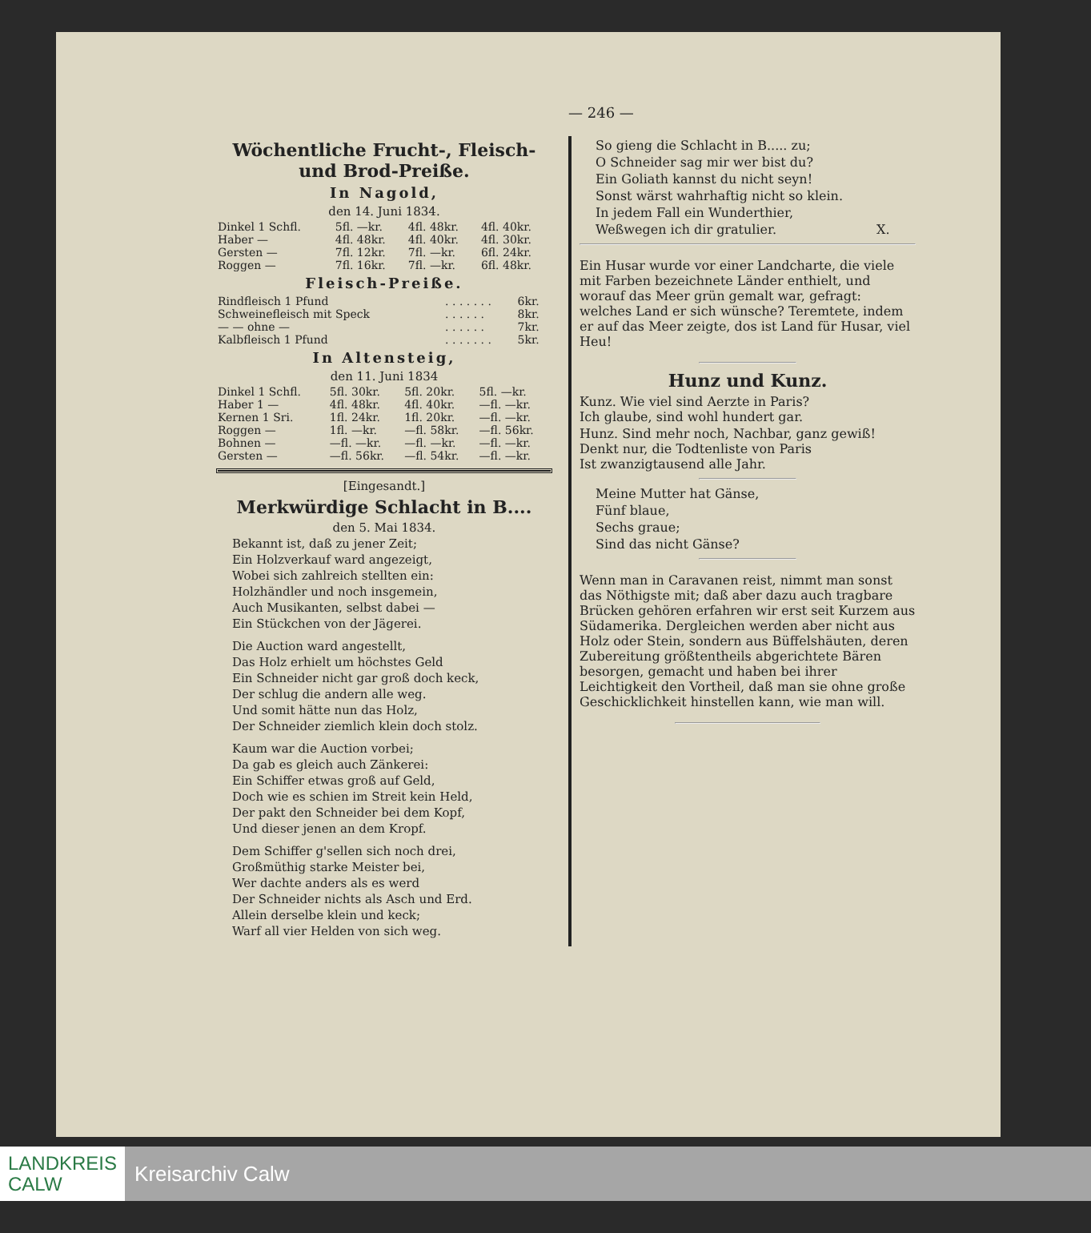— 246 —
Wöchentliche Frucht-, Fleisch- und Brod-Preiße.
In Nagold,
den 14. Juni 1834.
| Dinkel 1 Schfl. | 5fl. —kr. | 4fl. 48kr. | 4fl. 40kr. |
| Haber — | 4fl. 48kr. | 4fl. 40kr. | 4fl. 30kr. |
| Gersten — | 7fl. 12kr. | 7fl. —kr. | 6fl. 24kr. |
| Roggen — | 7fl. 16kr. | 7fl. —kr. | 6fl. 48kr. |
Fleisch-Preiße.
| Rindfleisch 1 Pfund | . . . . . . . | 6kr. |
| Schweinefleisch mit Speck | . . . . . . | 8kr. |
| — — ohne — | . . . . . . | 7kr. |
| Kalbfleisch 1 Pfund | . . . . . . . | 5kr. |
In Altensteig,
den 11. Juni 1834
| Dinkel 1 Schfl. | 5fl. 30kr. | 5fl. 20kr. | 5fl. —kr. |
| Haber 1 — | 4fl. 48kr. | 4fl. 40kr. | —fl. —kr. |
| Kernen 1 Sri. | 1fl. 24kr. | 1fl. 20kr. | —fl. —kr. |
| Roggen — | 1fl. —kr. | —fl. 58kr. | —fl. 56kr. |
| Bohnen — | —fl. —kr. | —fl. —kr. | —fl. —kr. |
| Gersten — | —fl. 56kr. | —fl. 54kr. | —fl. —kr. |
[Eingesandt.]
Merkwürdige Schlacht in B....
den 5. Mai 1834.
Bekannt ist, daß zu jener Zeit;
Ein Holzverkauf ward angezeigt,
Wobei sich zahlreich stellten ein:
Holzhändler und noch insgemein,
Auch Musikanten, selbst dabei —
Ein Stückchen von der Jägerei.
Die Auction ward angestellt,
Das Holz erhielt um höchstes Geld
Ein Schneider nicht gar groß doch keck,
Der schlug die andern alle weg.
Und somit hätte nun das Holz,
Der Schneider ziemlich klein doch stolz.
Kaum war die Auction vorbei;
Da gab es gleich auch Zänkerei:
Ein Schiffer etwas groß auf Geld,
Doch wie es schien im Streit kein Held,
Der pakt den Schneider bei dem Kopf,
Und dieser jenen an dem Kropf.
Dem Schiffer g'sellen sich noch drei,
Großmüthig starke Meister bei,
Wer dachte anders als es werd
Der Schneider nichts als Asch und Erd.
Allein derselbe klein und keck;
Warf all vier Helden von sich weg.
So gieng die Schlacht in B..... zu;
O Schneider sag mir wer bist du?
Ein Goliath kannst du nicht seyn!
Sonst wärst wahrhaftig nicht so klein.
In jedem Fall ein Wunderthier,
Weßwegen ich dir gratulier. X.
Ein Husar wurde vor einer Landcharte, die viele mit Farben bezeichnete Länder enthielt, und worauf das Meer grün gemalt war, gefragt: welches Land er sich wünsche? Teremtete, indem er auf das Meer zeigte, dos ist Land für Husar, viel Heu!
Hunz und Kunz.
Kunz. Wie viel sind Aerzte in Paris?
Ich glaube, sind wohl hundert gar.
Hunz. Sind mehr noch, Nachbar, ganz gewiß!
Denkt nur, die Todtenliste von Paris
Ist zwanzigtausend alle Jahr.
Meine Mutter hat Gänse,
Fünf blaue,
Sechs graue;
Sind das nicht Gänse?
Wenn man in Caravanen reist, nimmt man sonst das Nöthigste mit; daß aber dazu auch tragbare Brücken gehören erfahren wir erst seit Kurzem aus Südamerika. Dergleichen werden aber nicht aus Holz oder Stein, sondern aus Büffelshäuten, deren Zubereitung größtentheils abgerichtete Bären besorgen, gemacht und haben bei ihrer Leichtigkeit den Vortheil, daß man sie ohne große Geschicklichkeit hinstellen kann, wie man will.
LANDKREIS
CALW
Kreisarchiv Calw